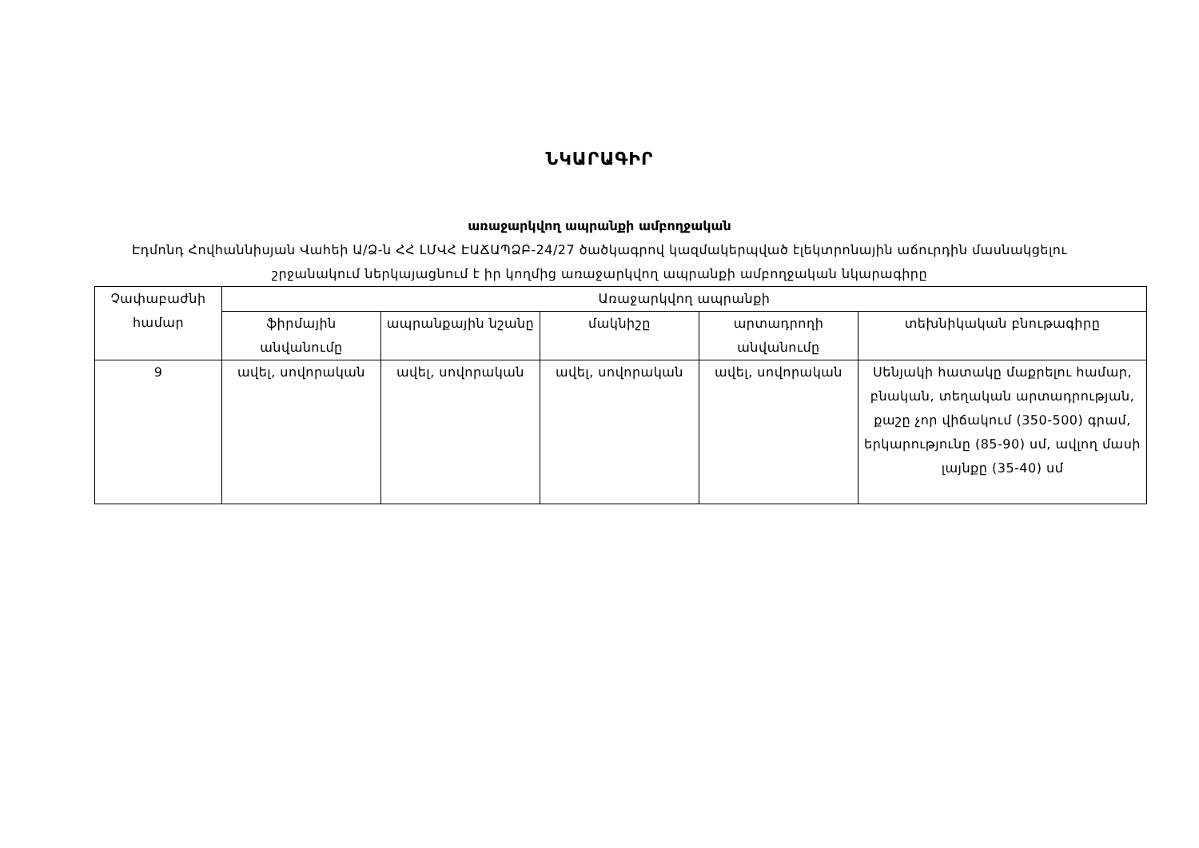ՆԿԱՐԱԳԻՐ
առաջարկվող ապրանքի ամբողջական
Էդմոնդ Հովհաննիսյան Վահեի Ա/Ձ-ն ՀՀ ԼՄՎՀ ԷԱՃԱՊՁԲ-24/27 ծածկագրով կազմակերպված էլեկտրոնային աճուրդին մասնակցելու շրջանակում ներկայացնում է իր կողմից առաջարկվող ապրանքի ամբողջական նկարագիրը
| Չափաբաժնի համար | Առաջարկվող ապրանքի | | | | |
| --- | --- | --- | --- | --- | --- |
| | ֆիրմային անվանումը | ապրանքային նշանը | մակնիշը | արտադրողի անվանումը | տեխնիկական բնութագիրը |
| 9 | ավել, սովորական | ավել, սովորական | ավել, սովորական | ավել, սովորական | Սենյակի հատակը մաքրելու համար, բնական, տեղական արտադրության, քաշը չոր վիճակում (350-500) գրամ, երկարությունը (85-90) սմ, ավլող մասի լայնքը (35-40) սմ |